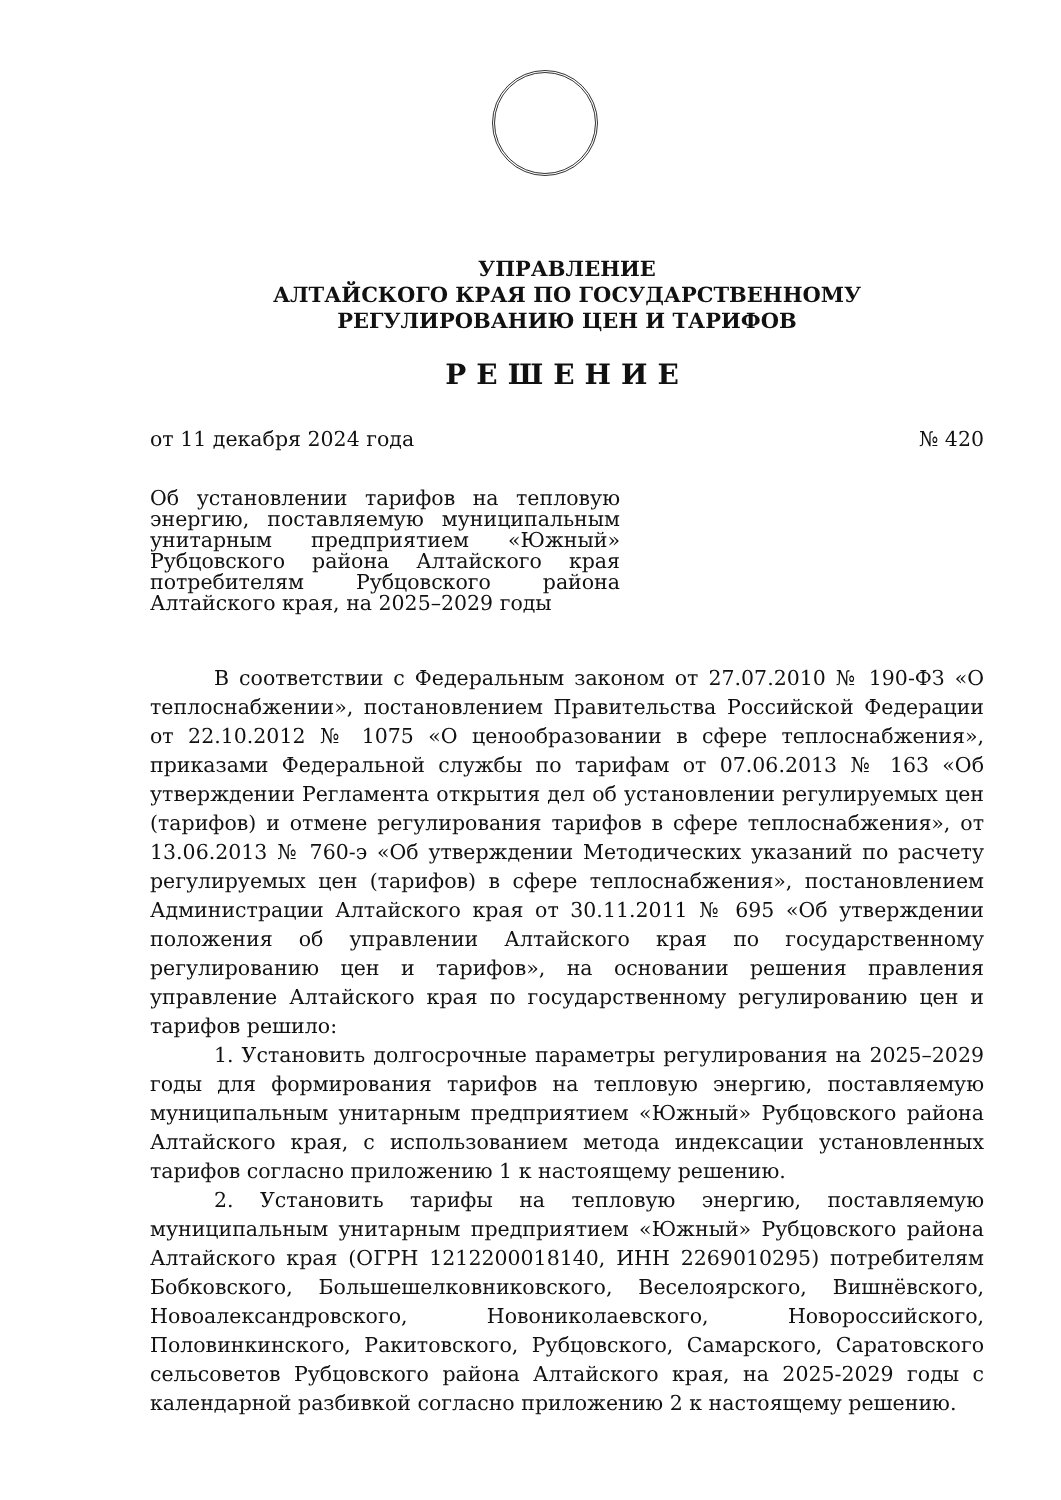УПРАВЛЕНИЕ
АЛТАЙСКОГО КРАЯ ПО ГОСУДАРСТВЕННОМУ
РЕГУЛИРОВАНИЮ ЦЕН И ТАРИФОВ
РЕШЕНИЕ
от 11 декабря 2024 года № 420
Об установлении тарифов на тепловую энергию, поставляемую муниципальным унитарным предприятием «Южный» Рубцовского района Алтайского края потребителям Рубцовского района Алтайского края, на 2025–2029 годы
В соответствии с Федеральным законом от 27.07.2010 № 190-ФЗ «О теплоснабжении», постановлением Правительства Российской Федерации от 22.10.2012 № 1075 «О ценообразовании в сфере теплоснабжения», приказами Федеральной службы по тарифам от 07.06.2013 № 163 «Об утверждении Регламента открытия дел об установлении регулируемых цен (тарифов) и отмене регулирования тарифов в сфере теплоснабжения», от 13.06.2013 № 760-э «Об утверждении Методических указаний по расчету регулируемых цен (тарифов) в сфере теплоснабжения», постановлением Администрации Алтайского края от 30.11.2011 № 695 «Об утверждении положения об управлении Алтайского края по государственному регулированию цен и тарифов», на основании решения правления управление Алтайского края по государственному регулированию цен и тарифов решило:
1. Установить долгосрочные параметры регулирования на 2025–2029 годы для формирования тарифов на тепловую энергию, поставляемую муниципальным унитарным предприятием «Южный» Рубцовского района Алтайского края, с использованием метода индексации установленных тарифов согласно приложению 1 к настоящему решению.
2. Установить тарифы на тепловую энергию, поставляемую муниципальным унитарным предприятием «Южный» Рубцовского района Алтайского края (ОГРН 1212200018140, ИНН 2269010295) потребителям Бобковского, Большешелковниковского, Веселоярского, Вишнёвского, Новоалександровского, Новониколаевского, Новороссийского, Половинкинского, Ракитовского, Рубцовского, Самарского, Саратовского сельсоветов Рубцовского района Алтайского края, на 2025-2029 годы с календарной разбивкой согласно приложению 2 к настоящему решению.